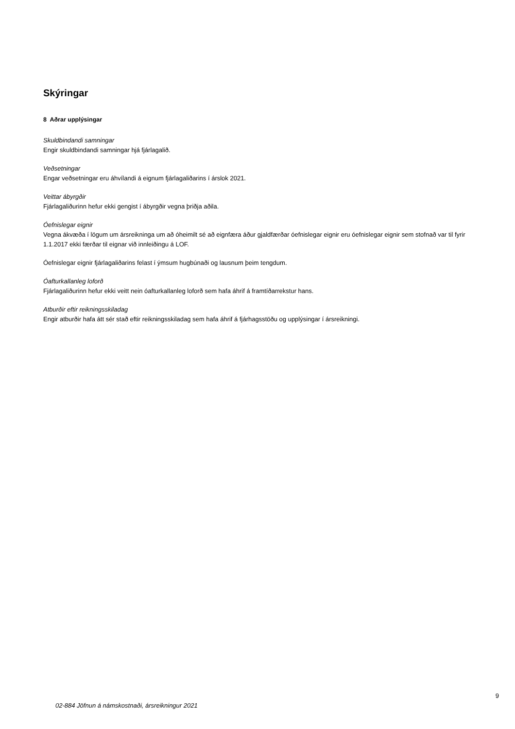Skýringar
8 Aðrar upplýsingar
Skuldbindandi samningar
Engir skuldbindandi samningar hjá fjárlagalið.
Veðsetningar
Engar veðsetningar eru áhvílandi á eignum fjárlagaliðarins í árslok 2021.
Veittar ábyrgðir
Fjárlagaliðurinn hefur ekki gengist í ábyrgðir vegna þriðja aðila.
Óefnislegar eignir
Vegna ákvæða í lögum um ársreikninga um að óheimilt sé að eignfæra áður gjaldfærðar óefnislegar eignir eru óefnislegar eignir sem stofnað var til fyrir 1.1.2017 ekki færðar til eignar við innleiðingu á LOF.
Óefnislegar eignir fjárlagaliðarins felast í ýmsum hugbúnaði og lausnum þeim tengdum.
Óafturkallanleg loforð
Fjárlagaliðurinn hefur ekki veitt nein óafturkallanleg loforð sem hafa áhrif á framtíðarrekstur hans.
Atburðir eftir reikningsskiladag
Engir atburðir hafa átt sér stað eftir reikningsskiladag sem hafa áhrif á fjárhagsstöðu og upplýsingar í ársreikningi.
9
02-884 Jöfnun á námskostnaði, ársreikningur 2021